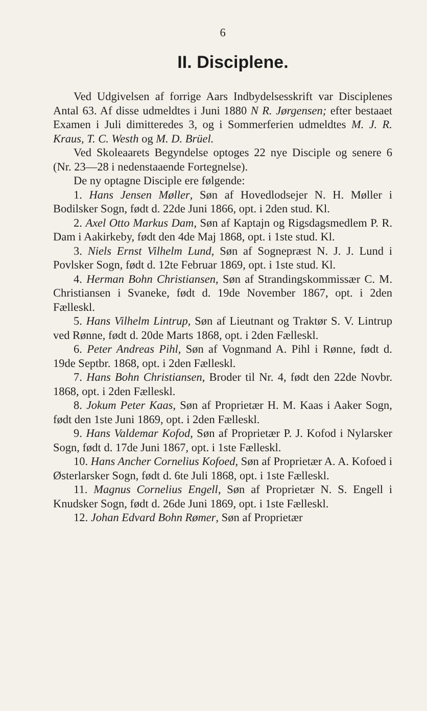6
II. Disciplene.
Ved Udgivelsen af forrige Aars Indbydelsesskrift var Disciplenes Antal 63. Af disse udmeldtes i Juni 1880 N R. Jørgensen; efter bestaaet Examen i Juli dimitteredes 3, og i Sommerferien udmeldtes M. J. R. Kraus, T. C. Westh og M. D. Brüel.
Ved Skoleaarets Begyndelse optoges 22 nye Disciple og senere 6 (Nr. 23—28 i nedenstaaende Fortegnelse).
De ny optagne Disciple ere følgende:
1. Hans Jensen Møller, Søn af Hovedlodsejer N. H. Møller i Bodilsker Sogn, født d. 22de Juni 1866, opt. i 2den stud. Kl.
2. Axel Otto Markus Dam, Søn af Kaptajn og Rigsdagsmedlem P. R. Dam i Aakirkeby, født den 4de Maj 1868, opt. i 1ste stud. Kl.
3. Niels Ernst Vilhelm Lund, Søn af Sognepræst N. J. J. Lund i Povlsker Sogn, født d. 12te Februar 1869, opt. i 1ste stud. Kl.
4. Herman Bohn Christiansen, Søn af Strandingskommissær C. M. Christiansen i Svaneke, født d. 19de November 1867, opt. i 2den Fælleskl.
5. Hans Vilhelm Lintrup, Søn af Lieutnant og Traktør S. V. Lintrup ved Rønne, født d. 20de Marts 1868, opt. i 2den Fælleskl.
6. Peter Andreas Pihl, Søn af Vognmand A. Pihl i Rønne, født d. 19de Septbr. 1868, opt. i 2den Fælleskl.
7. Hans Bohn Christiansen, Broder til Nr. 4, født den 22de Novbr. 1868, opt. i 2den Fælleskl.
8. Jokum Peter Kaas, Søn af Proprietær H. M. Kaas i Aaker Sogn, født den 1ste Juni 1869, opt. i 2den Fælleskl.
9. Hans Valdemar Kofod, Søn af Proprietær P. J. Kofod i Nylarsker Sogn, født d. 17de Juni 1867, opt. i 1ste Fælleskl.
10. Hans Ancher Cornelius Kofoed, Søn af Proprietær A. A. Kofoed i Østerlarsker Sogn, født d. 6te Juli 1868, opt. i 1ste Fælleskl.
11. Magnus Cornelius Engell, Søn af Proprietær N. S. Engell i Knudsker Sogn, født d. 26de Juni 1869, opt. i 1ste Fælleskl.
12. Johan Edvard Bohn Rømer, Søn af Proprietær